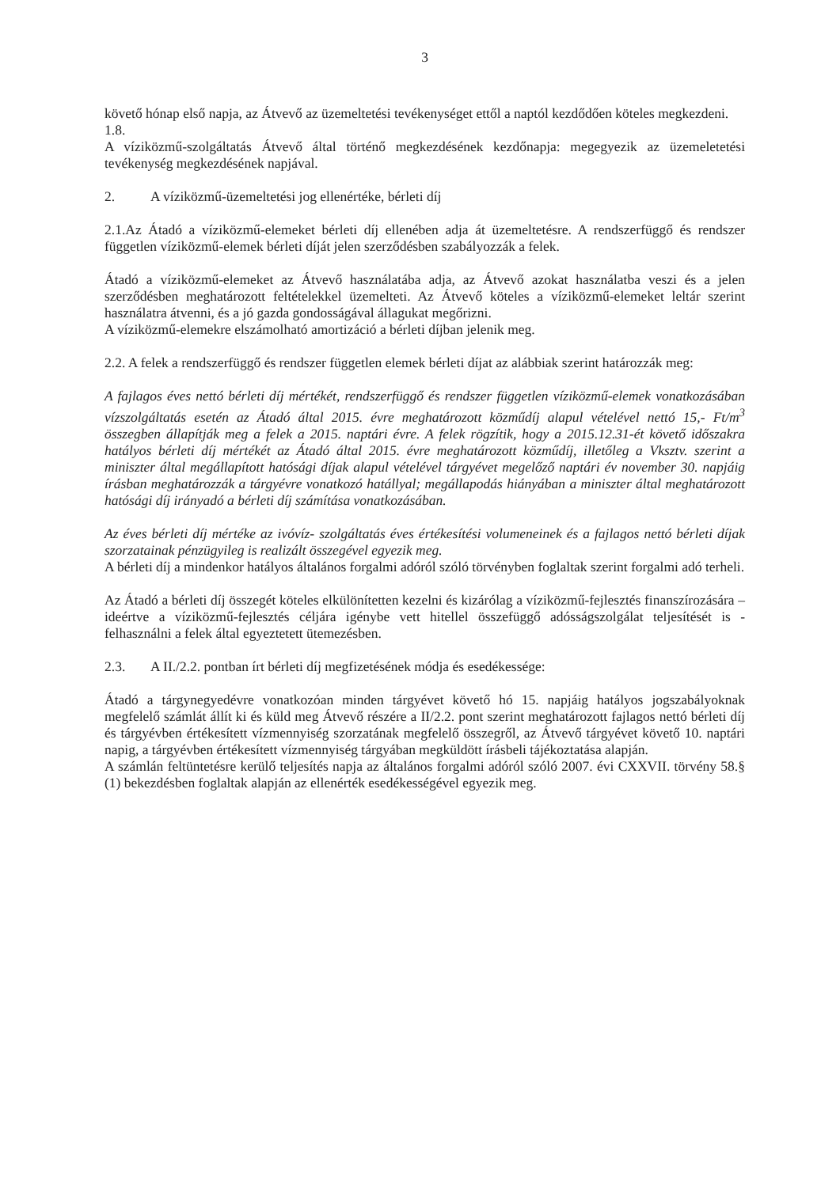3
követő hónap első napja, az Átvevő az üzemeltetési tevékenységet ettől a naptól kezdődően köteles megkezdeni.
1.8.
A víziközmű-szolgáltatás Átvevő által történő megkezdésének kezdőnapja: megegyezik az üzemeletetési tevékenység megkezdésének napjával.
2. A víziközmű-üzemeltetési jog ellenértéke, bérleti díj
2.1.Az Átadó a víziközmű-elemeket bérleti díj ellenében adja át üzemeltetésre. A rendszerfüggő és rendszer független víziközmű-elemek bérleti díját jelen szerződésben szabályozzák a felek.
Átadó a víziközmű-elemeket az Átvevő használatába adja, az Átvevő azokat használatba veszi és a jelen szerződésben meghatározott feltételekkel üzemelteti. Az Átvevő köteles a víziközmű-elemeket leltár szerint használatra átvenni, és a jó gazda gondosságával állagukat megőrizni.
A víziközmű-elemekre elszámolható amortizáció a bérleti díjban jelenik meg.
2.2. A felek a rendszerfüggő és rendszer független elemek bérleti díjat az alábbiak szerint határozzák meg:
A fajlagos éves nettó bérleti díj mértékét, rendszerfüggő és rendszer független víziközmű-elemek vonatkozásában vízszolgáltatás esetén az Átadó által 2015. évre meghatározott közműdíj alapul vételével nettó 15,- Ft/m<sup>3</sup> összegben állapítják meg a felek a 2015. naptári évre. A felek rögzítik, hogy a 2015.12.31-ét követő időszakra hatályos bérleti díj mértékét az Átadó által 2015. évre meghatározott közműdíj, illetőleg a Vksztv. szerint a miniszter által megállapított hatósági díjak alapul vételével tárgyévet megelőző naptári év november 30. napjáig írásban meghatározzák a tárgyévre vonatkozó hatállyal; megállapodás hiányában a miniszter által meghatározott hatósági díj irányadó a bérleti díj számítása vonatkozásában.
Az éves bérleti díj mértéke az ivóvíz- szolgáltatás éves értékesítési volumeneinek és a fajlagos nettó bérleti díjak szorzatainak pénzügyileg is realizált összegével egyezik meg.
A bérleti díj a mindenkor hatályos általános forgalmi adóról szóló törvényben foglaltak szerint forgalmi adó terheli.
Az Átadó a bérleti díj összegét köteles elkülönítetten kezelni és kizárólag a víziközmű-fejlesztés finanszírozására – ideértve a víziközmű-fejlesztés céljára igénybe vett hitellel összefüggő adósságszolgálat teljesítését is - felhasználni a felek által egyeztetett ütemezésben.
2.3. A II./2.2. pontban írt bérleti díj megfizetésének módja és esedékessége:
Átadó a tárgynegyedévre vonatkozóan minden tárgyévet követő hó 15. napjáig hatályos jogszabályoknak megfelelő számlát állít ki és küld meg Átvevő részére a II/2.2. pont szerint meghatározott fajlagos nettó bérleti díj és tárgyévben értékesített vízmennyiség szorzatának megfelelő összegről, az Átvevő tárgyévet követő 10. naptári napig, a tárgyévben értékesített vízmennyiség tárgyában megküldött írásbeli tájékoztatása alapján.
A számlán feltüntetésre kerülő teljesítés napja az általános forgalmi adóról szóló 2007. évi CXXVII. törvény 58.§ (1) bekezdésben foglaltak alapján az ellenérték esedékességével egyezik meg.